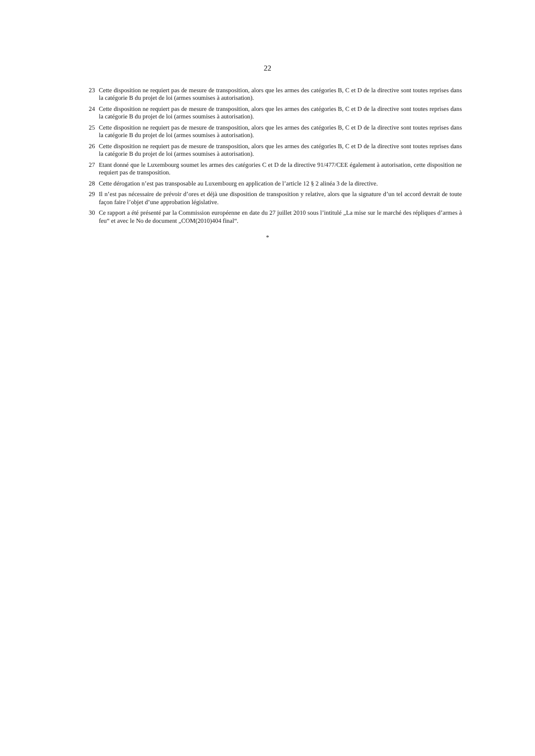22
23 Cette disposition ne requiert pas de mesure de transposition, alors que les armes des catégories B, C et D de la directive sont toutes reprises dans la catégorie B du projet de loi (armes soumises à autorisation).
24 Cette disposition ne requiert pas de mesure de transposition, alors que les armes des catégories B, C et D de la directive sont toutes reprises dans la catégorie B du projet de loi (armes soumises à autorisation).
25 Cette disposition ne requiert pas de mesure de transposition, alors que les armes des catégories B, C et D de la directive sont toutes reprises dans la catégorie B du projet de loi (armes soumises à autorisation).
26 Cette disposition ne requiert pas de mesure de transposition, alors que les armes des catégories B, C et D de la directive sont toutes reprises dans la catégorie B du projet de loi (armes soumises à autorisation).
27 Etant donné que le Luxembourg soumet les armes des catégories C et D de la directive 91/477/CEE également à autorisation, cette disposition ne requiert pas de transposition.
28 Cette dérogation n’est pas transposable au Luxembourg en application de l’article 12 § 2 alinéa 3 de la directive.
29 Il n’est pas nécessaire de prévoir d’ores et déjà une disposition de transposition y relative, alors que la signature d’un tel accord devrait de toute façon faire l’objet d’une approbation législative.
30 Ce rapport a été présenté par la Commission européenne en date du 27 juillet 2010 sous l’intitulé „La mise sur le marché des répliques d’armes à feu“ et avec le No de document „COM(2010)404 final“.
*